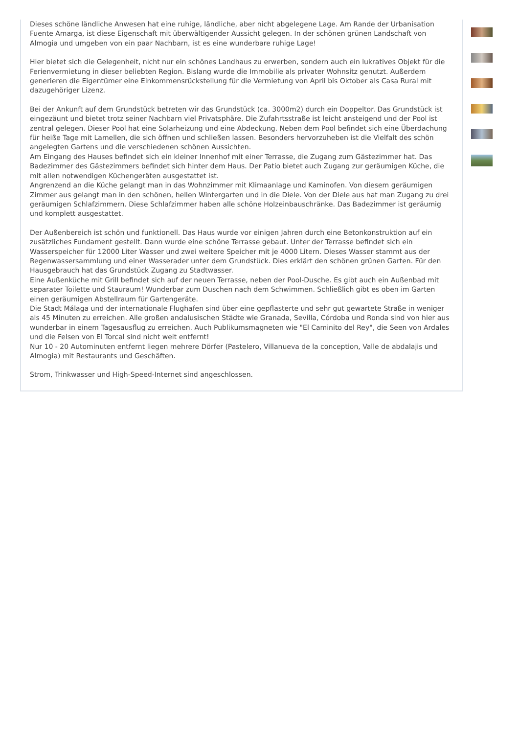Dieses schöne ländliche Anwesen hat eine ruhige, ländliche, aber nicht abgelegene Lage. Am Rande der Urbanisation Fuente Amarga, ist diese Eigenschaft mit überwältigender Aussicht gelegen. In der schönen grünen Landschaft von Almogia und umgeben von ein paar Nachbarn, ist es eine wunderbare ruhige Lage!
Hier bietet sich die Gelegenheit, nicht nur ein schönes Landhaus zu erwerben, sondern auch ein lukratives Objekt für die Ferienvermietung in dieser beliebten Region. Bislang wurde die Immobilie als privater Wohnsitz genutzt. Außerdem generieren die Eigentümer eine Einkommensrückstellung für die Vermietung von April bis Oktober als Casa Rural mit dazugehöriger Lizenz.
Bei der Ankunft auf dem Grundstück betreten wir das Grundstück (ca. 3000m2) durch ein Doppeltor. Das Grundstück ist eingezäunt und bietet trotz seiner Nachbarn viel Privatsphäre. Die Zufahrtsstraße ist leicht ansteigend und der Pool ist zentral gelegen. Dieser Pool hat eine Solarheizung und eine Abdeckung. Neben dem Pool befindet sich eine Überdachung für heiße Tage mit Lamellen, die sich öffnen und schließen lassen. Besonders hervorzuheben ist die Vielfalt des schön angelegten Gartens und die verschiedenen schönen Aussichten.
Am Eingang des Hauses befindet sich ein kleiner Innenhof mit einer Terrasse, die Zugang zum Gästezimmer hat. Das Badezimmer des Gästezimmers befindet sich hinter dem Haus. Der Patio bietet auch Zugang zur geräumigen Küche, die mit allen notwendigen Küchengeräten ausgestattet ist.
Angrenzend an die Küche gelangt man in das Wohnzimmer mit Klimaanlage und Kaminofen. Von diesem geräumigen Zimmer aus gelangt man in den schönen, hellen Wintergarten und in die Diele. Von der Diele aus hat man Zugang zu drei geräumigen Schlafzimmern. Diese Schlafzimmer haben alle schöne Holzeinbauschränke. Das Badezimmer ist geräumig und komplett ausgestattet.
Der Außenbereich ist schön und funktionell. Das Haus wurde vor einigen Jahren durch eine Betonkonstruktion auf ein zusätzliches Fundament gestellt. Dann wurde eine schöne Terrasse gebaut. Unter der Terrasse befindet sich ein Wasserspeicher für 12000 Liter Wasser und zwei weitere Speicher mit je 4000 Litern. Dieses Wasser stammt aus der Regenwassersammlung und einer Wasserader unter dem Grundstück. Dies erklärt den schönen grünen Garten. Für den Hausgebrauch hat das Grundstück Zugang zu Stadtwasser.
Eine Außenküche mit Grill befindet sich auf der neuen Terrasse, neben der Pool-Dusche. Es gibt auch ein Außenbad mit separater Toilette und Stauraum! Wunderbar zum Duschen nach dem Schwimmen. Schließlich gibt es oben im Garten einen geräumigen Abstellraum für Gartengeräte.
Die Stadt Málaga und der internationale Flughafen sind über eine gepflasterte und sehr gut gewartete Straße in weniger als 45 Minuten zu erreichen. Alle großen andalusischen Städte wie Granada, Sevilla, Córdoba und Ronda sind von hier aus wunderbar in einem Tagesausflug zu erreichen. Auch Publikumsmagneten wie "El Caminito del Rey", die Seen von Ardales und die Felsen von El Torcal sind nicht weit entfernt!
Nur 10 - 20 Autominuten entfernt liegen mehrere Dörfer (Pastelero, Villanueva de la conception, Valle de abdalajis und Almogia) mit Restaurants und Geschäften.
Strom, Trinkwasser und High-Speed-Internet sind angeschlossen.